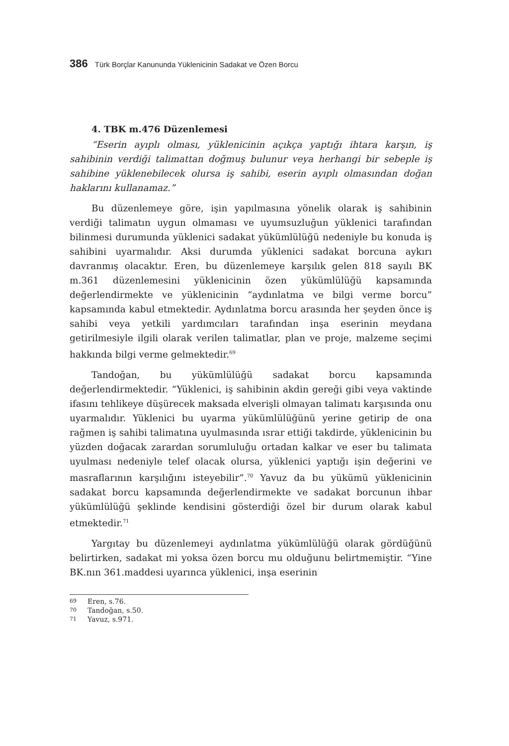386 Türk Borçlar Kanununda Yüklenicinin Sadakat ve Özen Borcu
4. TBK m.476 Düzenlemesi
“Eserin ayıplı olması, yüklenicinin açıkça yaptığı ihtara karşın, iş sahibinin verdiği talimattan doğmuş bulunur veya herhangi bir sebeple iş sahibine yüklenebilecek olursa iş sahibi, eserin ayıplı olmasından doğan haklarını kullanamaz.”
Bu düzenlemeye göre, işin yapılmasına yönelik olarak iş sahibinin verdiği talimatın uygun olmaması ve uyumsuzluğun yüklenici tarafından bilinmesi durumunda yüklenici sadakat yükümlülüğü nedeniyle bu konuda iş sahibini uyarmalıdır. Aksi durumda yüklenici sadakat borcuna aykırı davranmış olacaktır. Eren, bu düzenlemeye karşılık gelen 818 sayılı BK m.361 düzenlemesini yüklenicinin özen yükümlülüğü kapsamında değerlendirmekte ve yüklenicinin “aydınlatma ve bilgi verme borcu” kapsamında kabul etmektedir. Aydınlatma borcu arasında her şeyden önce iş sahibi veya yetkili yardımcıları tarafından inşa eserinin meydana getirilmesiyle ilgili olarak verilen talimatlar, plan ve proje, malzeme seçimi hakkında bilgi verme gelmektedir.<sup>69</sup>
Tandoğan, bu yükümlülüğü sadakat borcu kapsamında değerlendirmektedir. “Yüklenici, iş sahibinin akdin gereği gibi veya vaktinde ifasını tehlikeye düşürecek maksada elverişli olmayan talimatı karşısında onu uyarmalıdır. Yüklenici bu uyarma yükümlülüğünü yerine getirip de ona rağmen iş sahibi talimatına uyulmasında ısrar ettiği takdirde, yüklenicinin bu yüzden doğacak zarardan sorumluluğu ortadan kalkar ve eser bu talimata uyulması nedeniyle telef olacak olursa, yüklenici yaptığı işin değerini ve masraflarının karşılığını isteyebilir”.<sup>70</sup> Yavuz da bu yükümü yüklenicinin sadakat borcu kapsamında değerlendirmekte ve sadakat borcunun ihbar yükümlülüğü şeklinde kendisini gösterdiği özel bir durum olarak kabul etmektedir.<sup>71</sup>
Yargıtay bu düzenlemeyi aydınlatma yükümlülüğü olarak gördüğünü belirtirken, sadakat mi yoksa özen borcu mu olduğunu belirtmemiştir. “Yine BK.nın 361.maddesi uyarınca yüklenici, inşa eserinin
69 Eren, s.76.
70 Tandoğan, s.50.
71 Yavuz, s.971.